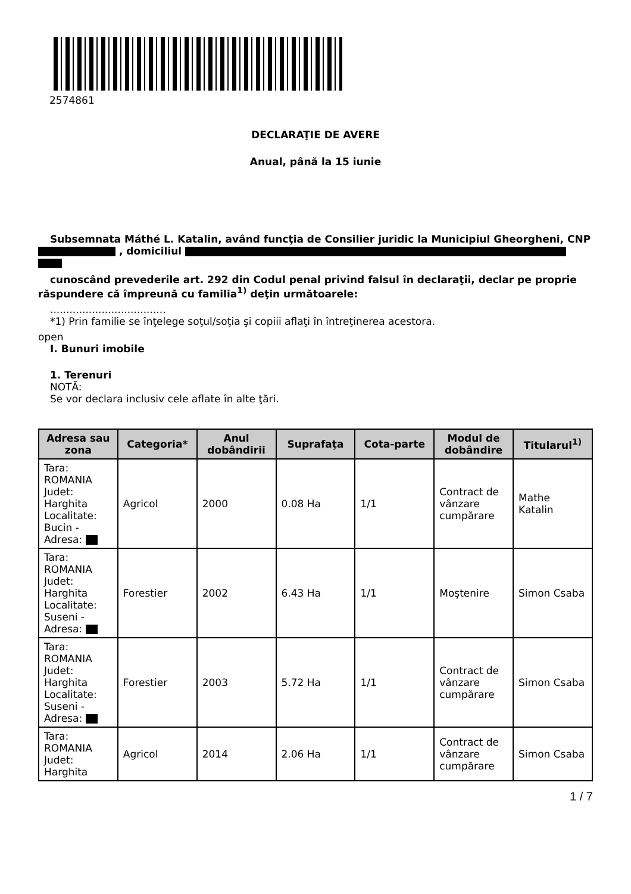2574861
DECLARAŢIE DE AVERE
Anual, până la 15 iunie
Subsemnata Máthé L. Katalin, având funcţia de Consilier juridic la Municipiul Gheorgheni, CNP , domiciliul
cunoscând prevederile art. 292 din Codul penal privind falsul în declaraţii, declar pe proprie răspundere că împreună cu familia<sup>1)</sup> deţin următoarele:
....................................
*1) Prin familie se înţelege soţul/soţia şi copiii aflaţi în întreţinerea acestora.
open
I. Bunuri imobile
1. Terenuri
NOTĂ:
Se vor declara inclusiv cele aflate în alte ţări.
| Adresa sau zona | Categoria* | Anul dobândirii | Suprafaţa | Cota-parte | Modul de dobândire | Titularul<sup>1)</sup> |
| --- | --- | --- | --- | --- | --- | --- |
| Tara: ROMANIA Judet: Harghita Localitate: Bucin - Adresa: | Agricol | 2000 | 0.08 Ha | 1/1 | Contract de vânzare cumpărare | Mathe Katalin |
| Tara: ROMANIA Judet: Harghita Localitate: Suseni - Adresa: | Forestier | 2002 | 6.43 Ha | 1/1 | Moştenire | Simon Csaba |
| Tara: ROMANIA Judet: Harghita Localitate: Suseni - Adresa: | Forestier | 2003 | 5.72 Ha | 1/1 | Contract de vânzare cumpărare | Simon Csaba |
| Tara: ROMANIA Judet: Harghita | Agricol | 2014 | 2.06 Ha | 1/1 | Contract de vânzare cumpărare | Simon Csaba |
1 / 7